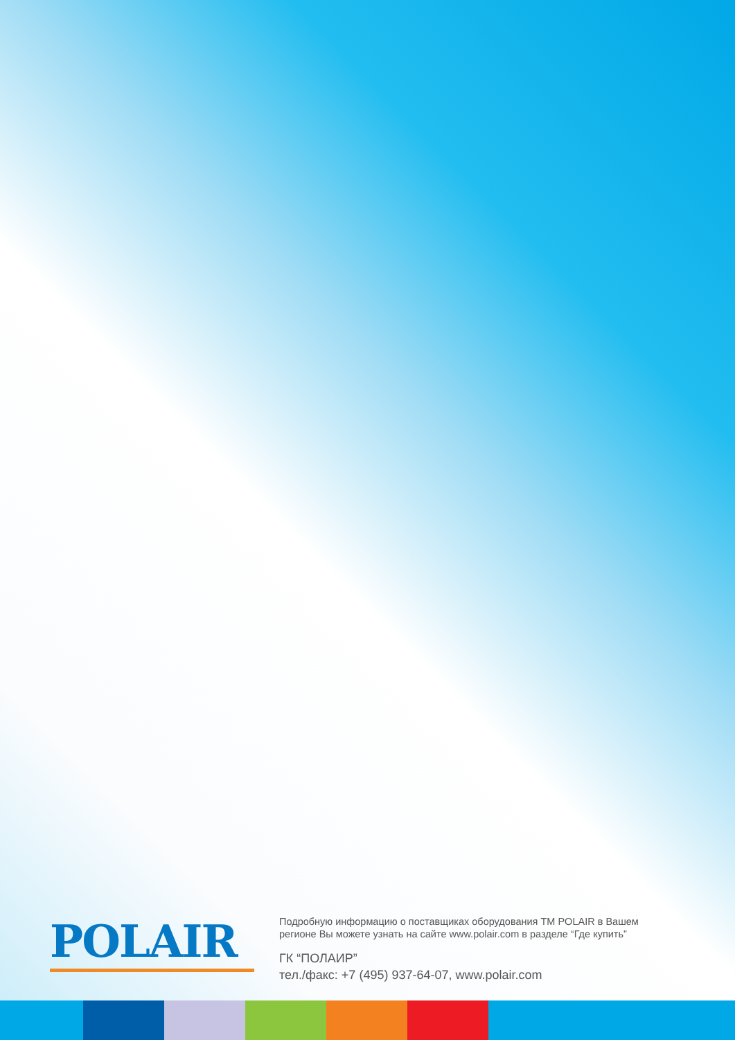POLAIR
Подробную информацию о поставщиках оборудования ТМ POLAIR в Вашем
регионе Вы можете узнать на сайте www.polair.com в разделе “Где купить”
ГК “ПОЛАИР”
тел./факс: +7 (495) 937-64-07, www.polair.com